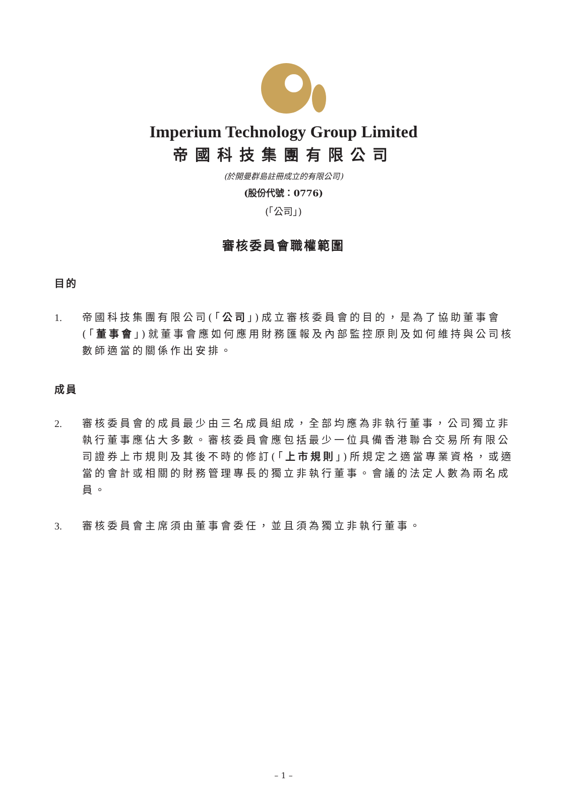Imperium Technology Group Limited
帝國科技集團有限公司
(於開曼群島註冊成立的有限公司)
(股份代號：0776)
(「公司」)
審核委員會職權範圍
目的
1. 帝國科技集團有限公司(「公司」)成立審核委員會的目的，是為了協助董事會(「董事會」)就董事會應如何應用財務匯報及內部監控原則及如何維持與公司核數師適當的關係作出安排。
成員
2. 審核委員會的成員最少由三名成員組成，全部均應為非執行董事，公司獨立非執行董事應佔大多數。審核委員會應包括最少一位具備香港聯合交易所有限公司證券上市規則及其後不時的修訂(「上市規則」)所規定之適當專業資格，或適當的會計或相關的財務管理專長的獨立非執行董事。會議的法定人數為兩名成員。
3. 審核委員會主席須由董事會委任，並且須為獨立非執行董事。
– 1 –